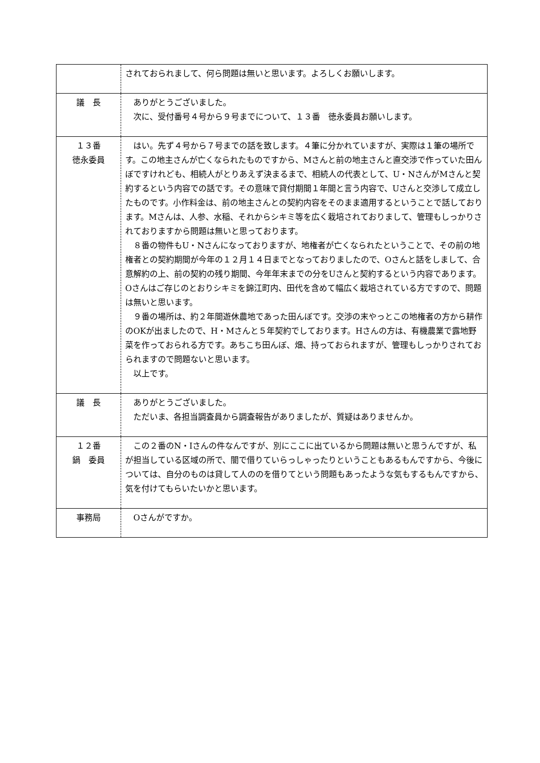| | されておられまして、何ら問題は無いと思います。よろしくお願いします。 |
| 議 長 | ありがとうございました。 次に、受付番号４号から９号までについて、１３番 徳永委員お願いします。 |
| １３番 徳永委員 | はい。先ず４号から７号までの話を致します。４筆に分かれていますが、実際は１筆の場所です。この地主さんが亡くなられたものですから、Mさんと前の地主さんと直交渉で作っていた田んぼですけれども、相続人がとりあえず決まるまで、相続人の代表として、U・NさんがMさんと契約するという内容での話です。その意味で貸付期間１年間と言う内容で、Uさんと交渉して成立したものです。小作料金は、前の地主さんとの契約内容をそのまま適用するということで話しております。Mさんは、人参、水稲、それからシキミ等を広く栽培されておりまして、管理もしっかりされておりますから問題は無いと思っております。 ８番の物件もU・Nさんになっておりますが、地権者が亡くなられたということで、その前の地権者との契約期間が今年の１２月１４日までとなっておりましたので、Oさんと話をしまして、合意解約の上、前の契約の残り期間、今年年末までの分をUさんと契約するという内容であります。Oさんはご存じのとおりシキミを錦江町内、田代を含めて幅広く栽培されている方ですので、問題は無いと思います。 ９番の場所は、約２年間遊休農地であった田んぼです。交渉の末やっとこの地権者の方から耕作のOKが出ましたので、H・Mさんと５年契約でしております。Hさんの方は、有機農業で露地野菜を作っておられる方です。あちこち田んぼ、畑、持っておられますが、管理もしっかりされておられますので問題ないと思います。 以上です。 |
| 議 長 | ありがとうございました。 ただいま、各担当調査員から調査報告がありましたが、質疑はありませんか。 |
| １２番 鍋 委員 | この２番のN・Iさんの件なんですが、別にここに出ているから問題は無いと思うんですが、私が担当している区域の所で、闇で借りていらっしゃったりということもあるもんですから、今後については、自分のものは貸して人ののを借りてという問題もあったような気もするもんですから、気を付けてもらいたいかと思います。 |
| 事務局 | Oさんがですか。 |